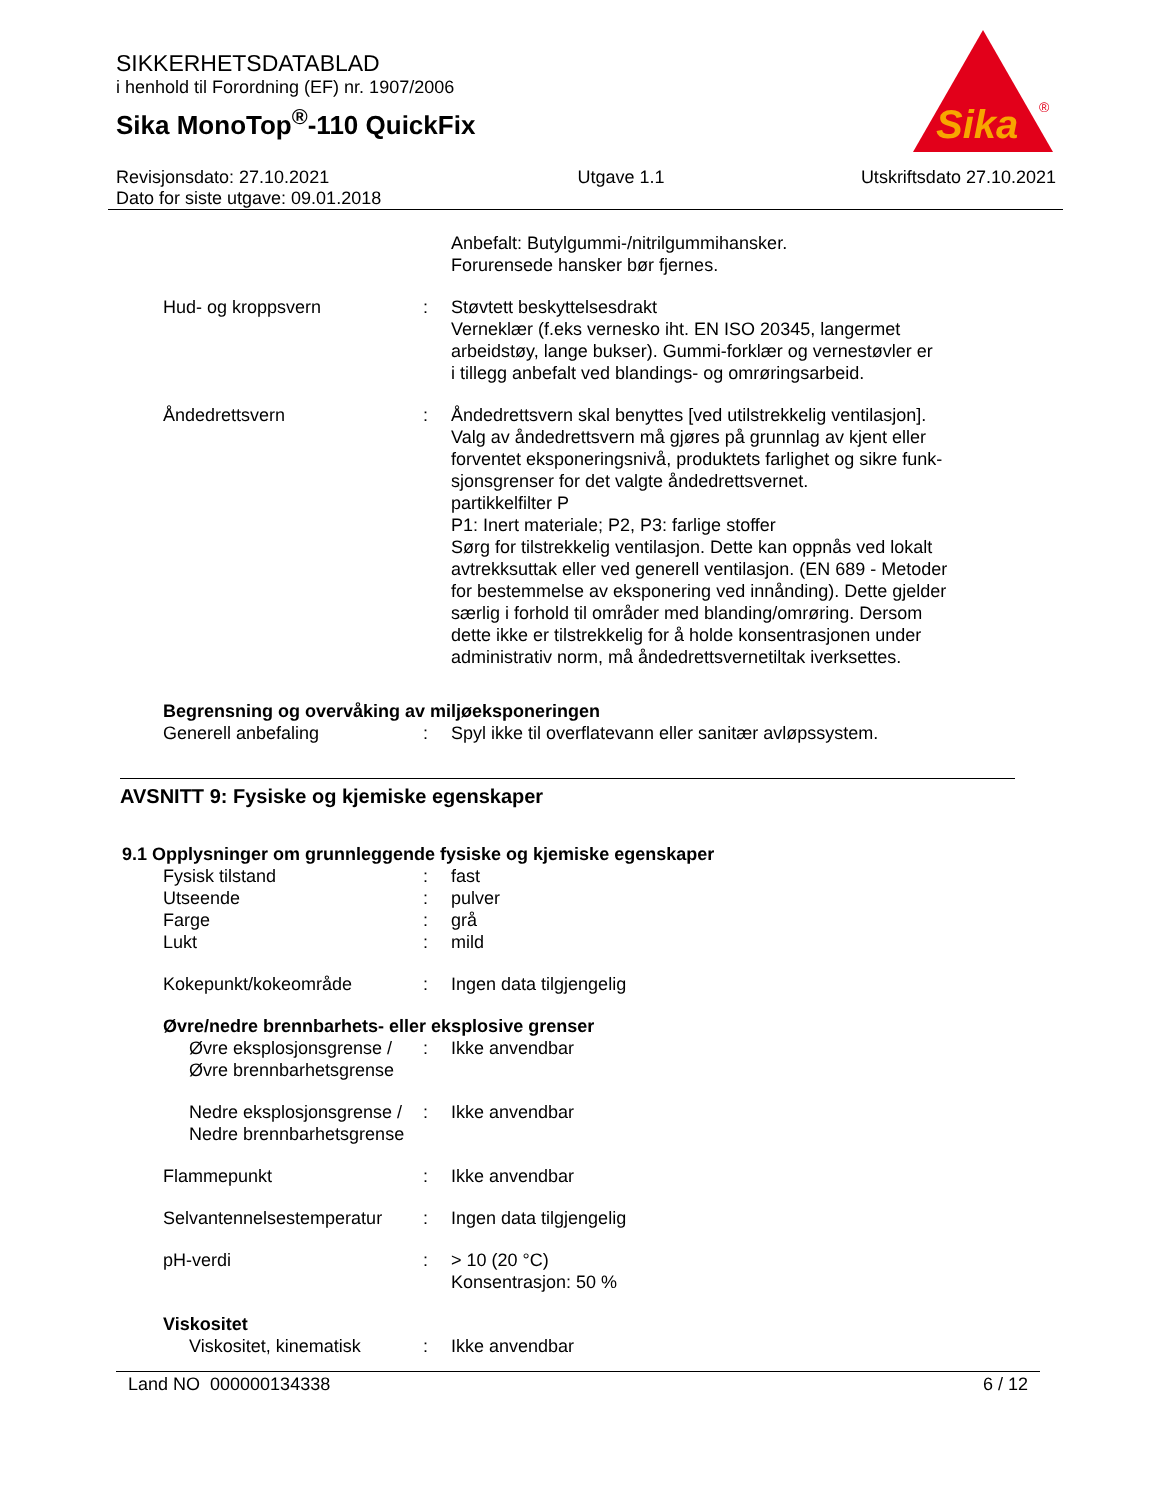SIKKERHETSDATABLAD
i henhold til Forordning (EF) nr. 1907/2006
Sika MonoTop<sup>®</sup>-110 QuickFix
Sika
®
Revisjonsdato: 27.10.2021
Dato for siste utgave: 09.01.2018
Utgave 1.1 Utskriftsdato 27.10.2021
| | | Anbefalt: Butylgummi-/nitrilgummihansker. Forurensede hansker bør fjernes. |
| Hud- og kroppsvern | : | Støvtett beskyttelsesdrakt Verneklær (f.eks vernesko iht. EN ISO 20345, langermet arbeidstøy, lange bukser). Gummi-forklær og vernestøvler er i tillegg anbefalt ved blandings- og omrøringsarbeid. |
| Åndedrettsvern | : | Åndedrettsvern skal benyttes [ved utilstrekkelig ventilasjon]. Valg av åndedrettsvern må gjøres på grunnlag av kjent eller forventet eksponeringsnivå, produktets farlighet og sikre funk- sjonsgrenser for det valgte åndedrettsvernet. partikkelfilter P P1: Inert materiale; P2, P3: farlige stoffer Sørg for tilstrekkelig ventilasjon. Dette kan oppnås ved lokalt avtrekksuttak eller ved generell ventilasjon. (EN 689 - Metoder for bestemmelse av eksponering ved innånding). Dette gjelder særlig i forhold til områder med blanding/omrøring. Dersom dette ikke er tilstrekkelig for å holde konsentrasjonen under administrativ norm, må åndedrettsvernetiltak iverksettes. |
| Begrensning og overvåking av miljøeksponeringen | | |
| Generell anbefaling | : | Spyl ikke til overflatevann eller sanitær avløpssystem. |
AVSNITT 9: Fysiske og kjemiske egenskaper
9.1 Opplysninger om grunnleggende fysiske og kjemiske egenskaper
| Fysisk tilstand | : | fast |
| Utseende | : | pulver |
| Farge | : | grå |
| Lukt | : | mild |
| Kokepunkt/kokeområde | : | Ingen data tilgjengelig |
| Øvre/nedre brennbarhets- eller eksplosive grenser | | |
| Øvre eksplosjonsgrense / Øvre brennbarhetsgrense | : | Ikke anvendbar |
| Nedre eksplosjonsgrense / Nedre brennbarhetsgrense | : | Ikke anvendbar |
| Flammepunkt | : | Ikke anvendbar |
| Selvantennelsestemperatur | : | Ingen data tilgjengelig |
| pH-verdi | : | > 10 (20 °C) Konsentrasjon: 50 % |
| Viskositet | | |
| Viskositet, kinematisk | : | Ikke anvendbar |
Land NO 000000134338 6 / 12